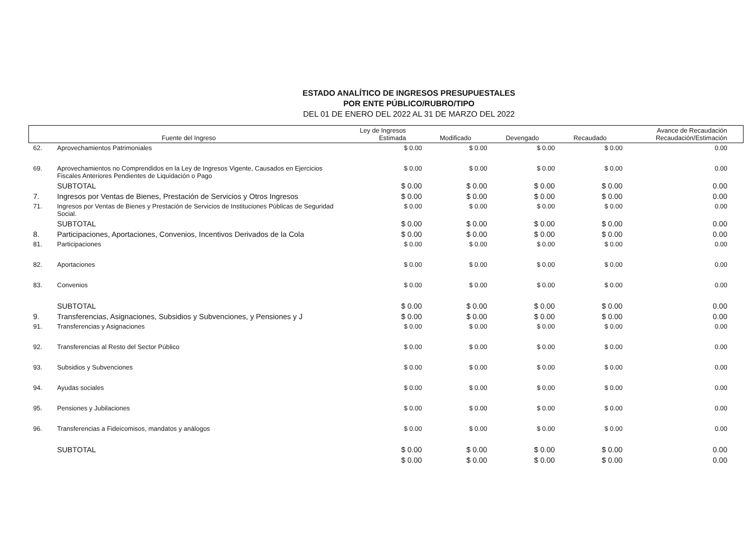ESTADO ANALÍTICO DE INGRESOS PRESUPUESTALES
POR ENTE PÚBLICO/RUBRO/TIPO
DEL 01 DE ENERO DEL 2022 AL 31 DE MARZO DEL 2022
| | Fuente del Ingreso | Ley de Ingresos Estimada | Modificado | Devengado | Recaudado | Avance de Recaudación Recaudación/Estimación |
| --- | --- | --- | --- | --- | --- | --- |
| 62. | Aprovechamientos Patrimoniales | $ 0.00 | $ 0.00 | $ 0.00 | $ 0.00 | 0.00 |
| 69. | Aprovechamientos no Comprendidos en la Ley de Ingresos Vigente, Causados en Ejercicios Fiscales Anteriores Pendientes de Liquidación o Pago | $ 0.00 | $ 0.00 | $ 0.00 | $ 0.00 | 0.00 |
| | SUBTOTAL | $ 0.00 | $ 0.00 | $ 0.00 | $ 0.00 | 0.00 |
| 7. | Ingresos por Ventas de Bienes, Prestación de Servicios y Otros Ingresos | $ 0.00 | $ 0.00 | $ 0.00 | $ 0.00 | 0.00 |
| 71. | Ingresos por Ventas de Bienes y Prestación de Servicios de Instituciones Públicas de Seguridad Social. | $ 0.00 | $ 0.00 | $ 0.00 | $ 0.00 | 0.00 |
| | SUBTOTAL | $ 0.00 | $ 0.00 | $ 0.00 | $ 0.00 | 0.00 |
| 8. | Participaciones, Aportaciones, Convenios, Incentivos Derivados de la Cola | $ 0.00 | $ 0.00 | $ 0.00 | $ 0.00 | 0.00 |
| 81. | Participaciones | $ 0.00 | $ 0.00 | $ 0.00 | $ 0.00 | 0.00 |
| 82. | Aportaciones | $ 0.00 | $ 0.00 | $ 0.00 | $ 0.00 | 0.00 |
| 83. | Convenios | $ 0.00 | $ 0.00 | $ 0.00 | $ 0.00 | 0.00 |
| | SUBTOTAL | $ 0.00 | $ 0.00 | $ 0.00 | $ 0.00 | 0.00 |
| 9. | Transferencias, Asignaciones, Subsidios y Subvenciones, y Pensiones y J | $ 0.00 | $ 0.00 | $ 0.00 | $ 0.00 | 0.00 |
| 91. | Transferencias y Asignaciones | $ 0.00 | $ 0.00 | $ 0.00 | $ 0.00 | 0.00 |
| 92. | Transferencias al Resto del Sector Público | $ 0.00 | $ 0.00 | $ 0.00 | $ 0.00 | 0.00 |
| 93. | Subsidios y Subvenciones | $ 0.00 | $ 0.00 | $ 0.00 | $ 0.00 | 0.00 |
| 94. | Ayudas sociales | $ 0.00 | $ 0.00 | $ 0.00 | $ 0.00 | 0.00 |
| 95. | Pensiones y Jubilaciones | $ 0.00 | $ 0.00 | $ 0.00 | $ 0.00 | 0.00 |
| 96. | Transferencias a Fideicomisos, mandatos y análogos | $ 0.00 | $ 0.00 | $ 0.00 | $ 0.00 | 0.00 |
| | SUBTOTAL | $ 0.00 | $ 0.00 | $ 0.00 | $ 0.00 | 0.00 |
| | | $ 0.00 | $ 0.00 | $ 0.00 | $ 0.00 | 0.00 |